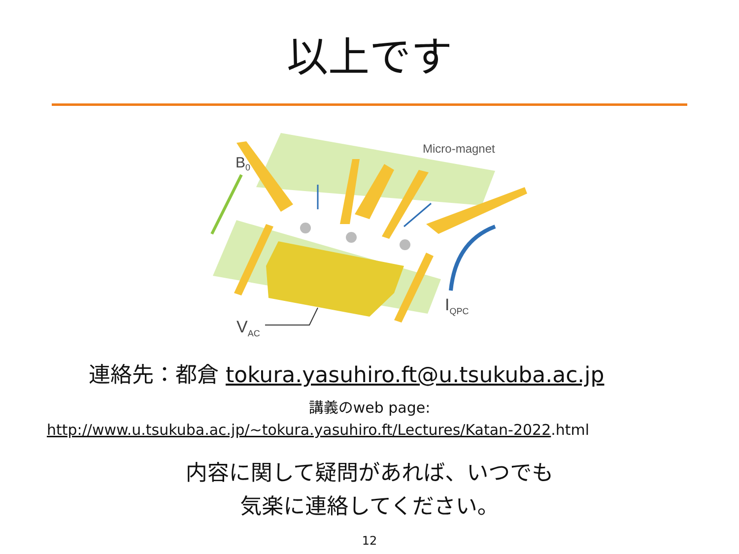以上です
Micro-magnet
B0
VAC
IQPC
連絡先：都倉 tokura.yasuhiro.ft@u.tsukuba.ac.jp
講義のweb page:
http://www.u.tsukuba.ac.jp/~tokura.yasuhiro.ft/Lectures/Katan-2022.html
内容に関して疑問があれば、いつでも
気楽に連絡してください。
12